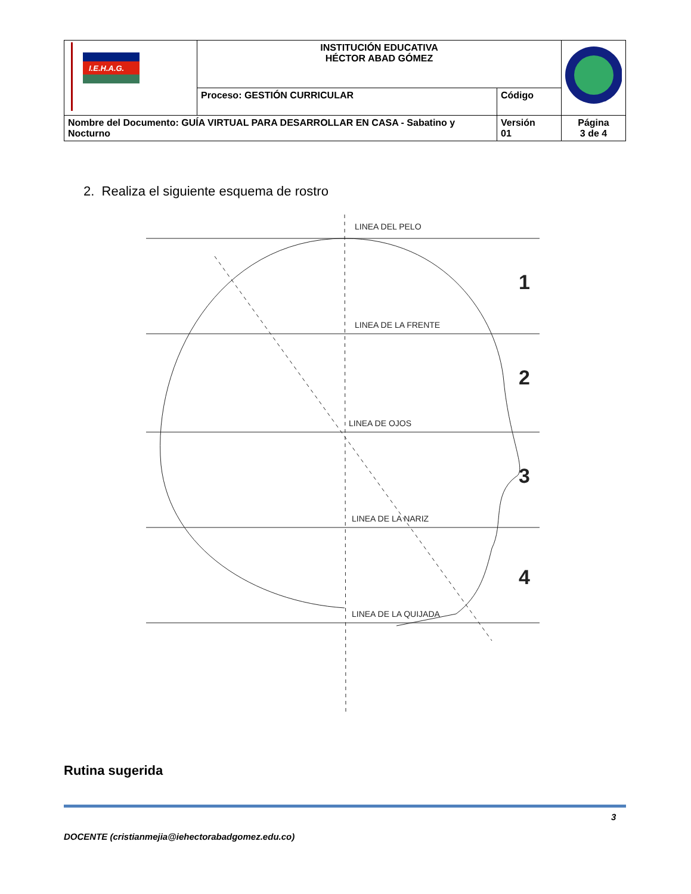| I.E.H.A.G. | INSTITUCIÓN EDUCATIVA HÉCTOR ABAD GÓMEZ | | |
| | Proceso: GESTIÓN CURRICULAR | Código | |
| Nombre del Documento: GUÍA VIRTUAL PARA DESARROLLAR EN CASA - Sabatino y Nocturno | | Versión 01 | Página 3 de 4 |
2. Realiza el siguiente esquema de rostro
LINEA DEL PELO
LINEA DE LA FRENTE
LINEA DE OJOS
LINEA DE LA NARIZ
LINEA DE LA QUIJADA
1
2
3
4
Rutina sugerida
3
DOCENTE (cristianmejia@iehectorabadgomez.edu.co)